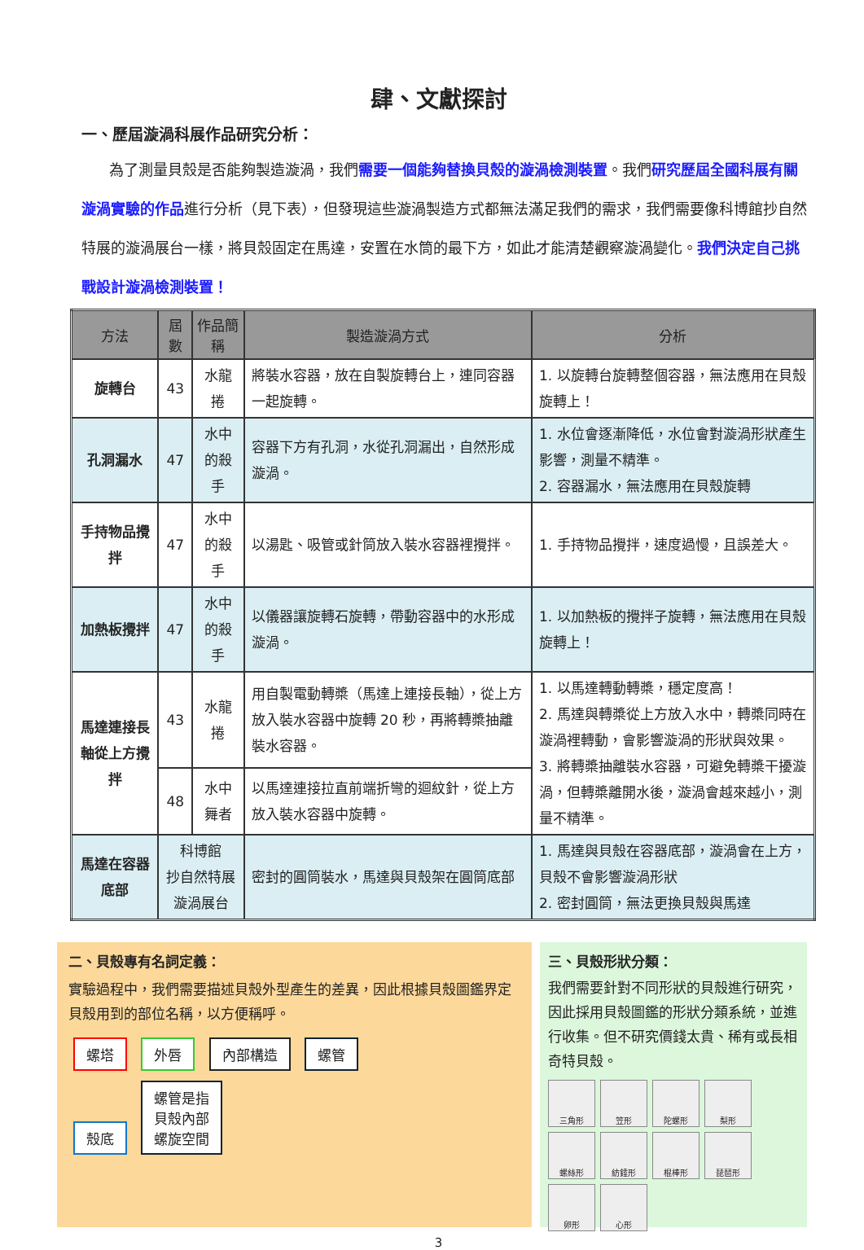肆、文獻探討
一、歷屆漩渦科展作品研究分析：
為了測量貝殼是否能夠製造漩渦，我們需要一個能夠替換貝殼的漩渦檢測裝置。我們研究歷屆全國科展有關漩渦實驗的作品進行分析（見下表），但發現這些漩渦製造方式都無法滿足我們的需求，我們需要像科博館抄自然特展的漩渦展台一樣，將貝殼固定在馬達，安置在水筒的最下方，如此才能清楚觀察漩渦變化。我們決定自己挑戰設計漩渦檢測裝置！
| 方法 | 屆數 | 作品簡稱 | 製造漩渦方式 | 分析 |
| --- | --- | --- | --- | --- |
| 旋轉台 | 43 | 水龍捲 | 將裝水容器，放在自製旋轉台上，連同容器一起旋轉。 | 1. 以旋轉台旋轉整個容器，無法應用在貝殼旋轉上！ |
| 孔洞漏水 | 47 | 水中的殺手 | 容器下方有孔洞，水從孔洞漏出，自然形成漩渦。 | 1. 水位會逐漸降低，水位會對漩渦形狀產生影響，測量不精準。 2. 容器漏水，無法應用在貝殼旋轉 |
| 手持物品攪拌 | 47 | 水中的殺手 | 以湯匙、吸管或針筒放入裝水容器裡攪拌。 | 1. 手持物品攪拌，速度過慢，且誤差大。 |
| 加熱板攪拌 | 47 | 水中的殺手 | 以儀器讓旋轉石旋轉，帶動容器中的水形成漩渦。 | 1. 以加熱板的攪拌子旋轉，無法應用在貝殼旋轉上！ |
| 馬達連接長軸從上方攪拌 | 43 | 水龍捲 | 用自製電動轉槳（馬達上連接長軸），從上方放入裝水容器中旋轉 20 秒，再將轉槳抽離裝水容器。 | 1. 以馬達轉動轉槳，穩定度高！ 2. 馬達與轉槳從上方放入水中，轉槳同時在漩渦裡轉動，會影響漩渦的形狀與效果。 3. 將轉槳抽離裝水容器，可避免轉槳干擾漩渦，但轉槳離開水後，漩渦會越來越小，測量不精準。 |
| | 48 | 水中舞者 | 以馬達連接拉直前端折彎的迴紋針，從上方放入裝水容器中旋轉。 | |
| 馬達在容器底部 | 科博館 抄自然特展 漩渦展台 | | 密封的圓筒裝水，馬達與貝殼架在圓筒底部 | 1. 馬達與貝殼在容器底部，漩渦會在上方，貝殼不會影響漩渦形狀 2. 密封圓筒，無法更換貝殼與馬達 |
二、貝殼專有名詞定義：
實驗過程中，我們需要描述貝殼外型產生的差異，因此根據貝殼圖鑑界定貝殼用到的部位名稱，以方便稱呼。
螺塔 外唇 內部構造 螺管
殼底 螺管是指
貝殼內部
螺旋空間
三、貝殼形狀分類：
我們需要針對不同形狀的貝殼進行研究，因此採用貝殼圖鑑的形狀分類系統，並進行收集。但不研究價錢太貴、稀有或長相奇特貝殼。
三角形 笠形 陀螺形 梨形 螺絲形 紡錘形 棍棒形 琵琶形 卵形 心形
3